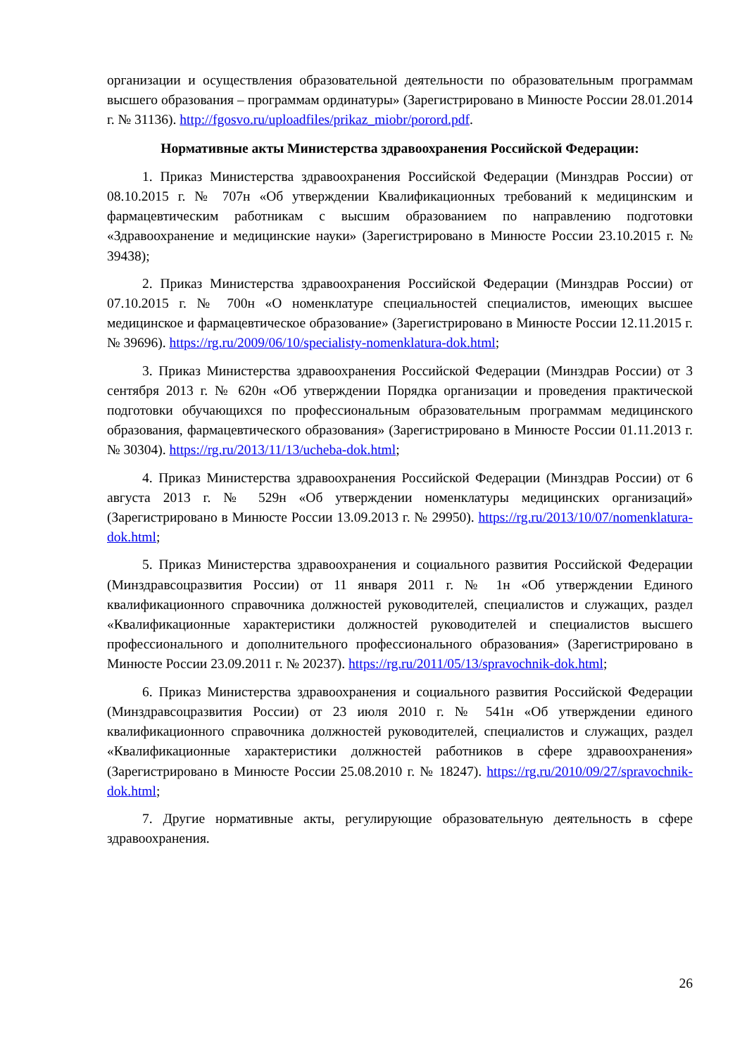организации и осуществления образовательной деятельности по образовательным программам высшего образования – программам ординатуры» (Зарегистрировано в Минюсте России 28.01.2014 г. № 31136). http://fgosvo.ru/uploadfiles/prikaz_miobr/porord.pdf.
Нормативные акты Министерства здравоохранения Российской Федерации:
1. Приказ Министерства здравоохранения Российской Федерации (Минздрав России) от 08.10.2015 г. № 707н «Об утверждении Квалификационных требований к медицинским и фармацевтическим работникам с высшим образованием по направлению подготовки «Здравоохранение и медицинские науки» (Зарегистрировано в Минюсте России 23.10.2015 г. № 39438);
2. Приказ Министерства здравоохранения Российской Федерации (Минздрав России) от 07.10.2015 г. № 700н «О номенклатуре специальностей специалистов, имеющих высшее медицинское и фармацевтическое образование» (Зарегистрировано в Минюсте России 12.11.2015 г. № 39696). https://rg.ru/2009/06/10/specialisty-nomenklatura-dok.html;
3. Приказ Министерства здравоохранения Российской Федерации (Минздрав России) от 3 сентября 2013 г. № 620н «Об утверждении Порядка организации и проведения практической подготовки обучающихся по профессиональным образовательным программам медицинского образования, фармацевтического образования» (Зарегистрировано в Минюсте России 01.11.2013 г. № 30304). https://rg.ru/2013/11/13/ucheba-dok.html;
4. Приказ Министерства здравоохранения Российской Федерации (Минздрав России) от 6 августа 2013 г. № 529н «Об утверждении номенклатуры медицинских организаций» (Зарегистрировано в Минюсте России 13.09.2013 г. № 29950). https://rg.ru/2013/10/07/nomenklatura-dok.html;
5. Приказ Министерства здравоохранения и социального развития Российской Федерации (Минздравсоцразвития России) от 11 января 2011 г. № 1н «Об утверждении Единого квалификационного справочника должностей руководителей, специалистов и служащих, раздел «Квалификационные характеристики должностей руководителей и специалистов высшего профессионального и дополнительного профессионального образования» (Зарегистрировано в Минюсте России 23.09.2011 г. № 20237). https://rg.ru/2011/05/13/spravochnik-dok.html;
6. Приказ Министерства здравоохранения и социального развития Российской Федерации (Минздравсоцразвития России) от 23 июля 2010 г. № 541н «Об утверждении единого квалификационного справочника должностей руководителей, специалистов и служащих, раздел «Квалификационные характеристики должностей работников в сфере здравоохранения» (Зарегистрировано в Минюсте России 25.08.2010 г. № 18247). https://rg.ru/2010/09/27/spravochnik-dok.html;
7. Другие нормативные акты, регулирующие образовательную деятельность в сфере здравоохранения.
26